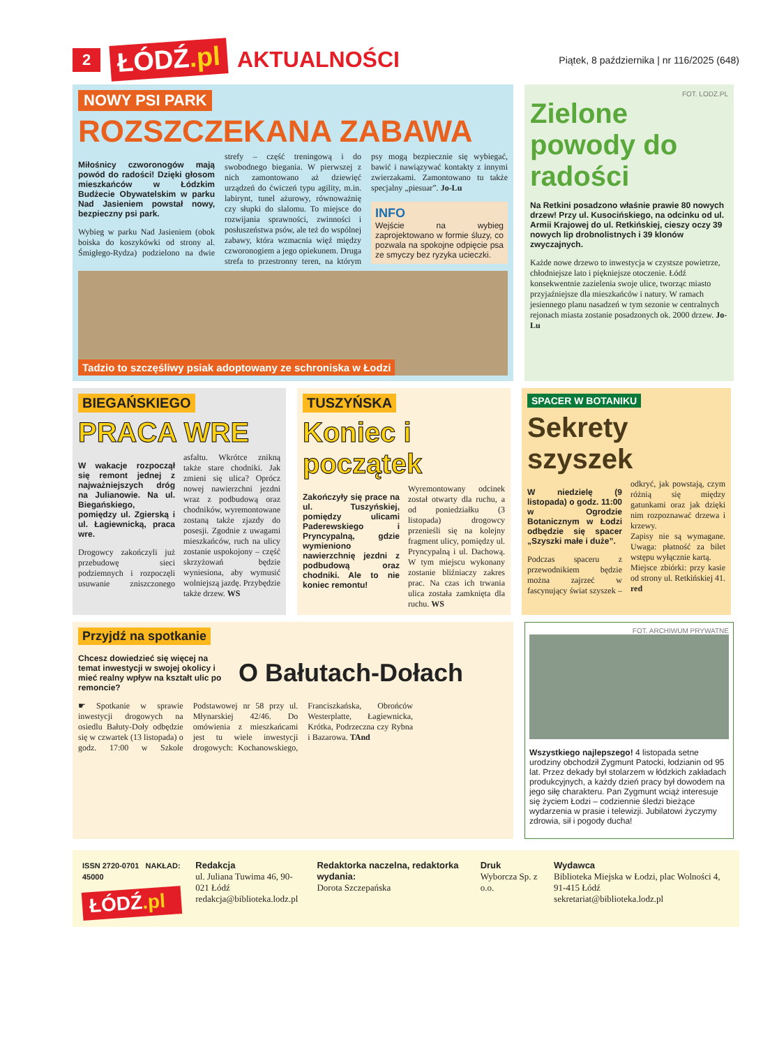2
ŁÓDŹ.pl
AKTUALNOŚCI
Piątek, 8 października | nr 116/2025 (648)
NOWY PSI PARK
ROZSZCZEKANA ZABAWA
Miłośnicy czworonogów mają powód do radości! Dzięki głosom mieszkańców w Łódzkim Budżecie Obywatelskim w parku Nad Jasieniem powstał nowy, bezpieczny psi park.
Wybieg w parku Nad Jasieniem (obok boiska do koszykówki od strony al. Śmigłego-Rydza) podzielono na dwie strefy – część treningową i do swobodnego biegania. W pierwszej z nich zamontowano aż dziewięć urządzeń do ćwiczeń typu agility, m.in. labirynt, tunel ażurowy, równoważnię czy słupki do slalomu. To miejsce do rozwijania sprawności, zwinności i posłuszeństwa psów, ale też do wspólnej zabawy, która wzmacnia więź między czworonogiem a jego opiekunem. Druga strefa to przestronny teren, na którym psy mogą bezpiecznie się wybiegać, bawić i nawiązywać kontakty z innymi zwierzakami. Zamontowano tu także specjalny „piesuar”. Jo-Lu
INFO
Wejście na wybieg zaprojektowano w formie śluzy, co pozwala na spokojne odpięcie psa ze smyczy bez ryzyka ucieczki.
Tadzio to szczęśliwy psiak adoptowany ze schroniska w Łodzi
FOT. LODZ.PL
Zielone powody do radości
Na Retkini posadzono właśnie prawie 80 nowych drzew! Przy ul. Kusocińskiego, na odcinku od ul. Armii Krajowej do ul. Retkińskiej, cieszy oczy 39 nowych lip drobnolistnych i 39 klonów zwyczajnych.
Każde nowe drzewo to inwestycja w czystsze powietrze, chłodniejsze lato i piękniejsze otoczenie. Łódź konsekwentnie zazielenia swoje ulice, tworząc miasto przyjaźniejsze dla mieszkańców i natury. W ramach jesiennego planu nasadzeń w tym sezonie w centralnych rejonach miasta zostanie posadzonych ok. 2000 drzew. Jo-Lu
BIEGAŃSKIEGO
PRACA WRE
W wakacje rozpoczął się remont jednej z najważniejszych dróg na Julianowie. Na ul. Biegańskiego, pomiędzy ul. Zgierską i ul. Łagiewnicką, praca wre.
Drogowcy zakończyli już przebudowę sieci podziemnych i rozpoczęli usuwanie zniszczonego asfaltu. Wkrótce znikną także stare chodniki. Jak zmieni się ulica? Oprócz nowej nawierzchni jezdni wraz z podbudową oraz chodników, wyremontowane zostaną także zjazdy do posesji. Zgodnie z uwagami mieszkańców, ruch na ulicy zostanie uspokojony – część skrzyżowań będzie wyniesiona, aby wymusić wolniejszą jazdę. Przybędzie także drzew. WS
TUSZYŃSKA
Koniec i początek
Zakończyły się prace na ul. Tuszyńskiej, pomiędzy ulicami Paderewskiego i Pryncypalną, gdzie wymieniono nawierzchnię jezdni z podbudową oraz chodniki. Ale to nie koniec remontu!
Wyremontowany odcinek został otwarty dla ruchu, a od poniedziałku (3 listopada) drogowcy przenieśli się na kolejny fragment ulicy, pomiędzy ul. Pryncypalną i ul. Dachową. W tym miejscu wykonany zostanie bliźniaczy zakres prac. Na czas ich trwania ulica została zamknięta dla ruchu. WS
SPACER W BOTANIKU
Sekrety szyszek
W niedzielę (9 listopada) o godz. 11:00 w Ogrodzie Botanicznym w Łodzi odbędzie się spacer „Szyszki małe i duże”.
Podczas spaceru z przewodnikiem będzie można zajrzeć w fascynujący świat szyszek – odkryć, jak powstają, czym różnią się między gatunkami oraz jak dzięki nim rozpoznawać drzewa i krzewy.
Zapisy nie są wymagane. Uwaga: płatność za bilet wstępu wyłącznie kartą.
Miejsce zbiórki: przy kasie od strony ul. Retkińskiej 41. red
Przyjdź na spotkanie
Chcesz dowiedzieć się więcej na temat inwestycji w swojej okolicy i mieć realny wpływ na kształt ulic po remoncie?
O Bałutach-Dołach
☛ Spotkanie w sprawie inwestycji drogowych na osiedlu Bałuty-Doły odbędzie się w czwartek (13 listopada) o godz. 17:00 w Szkole Podstawowej nr 58 przy ul. Młynarskiej 42/46. Do omówienia z mieszkańcami jest tu wiele inwestycji drogowych: Kochanowskiego, Franciszkańska, Obrońców Westerplatte, Łagiewnicka, Krótka, Podrzeczna czy Rybna i Bazarowa. TAnd
FOT. ARCHIWUM PRYWATNE
Wszystkiego najlepszego! 4 listopada setne urodziny obchodził Zygmunt Patocki, łodzianin od 95 lat. Przez dekady był stolarzem w łódzkich zakładach produkcyjnych, a każdy dzień pracy był dowodem na jego siłę charakteru. Pan Zygmunt wciąż interesuje się życiem Łodzi – codziennie śledzi bieżące wydarzenia w prasie i telewizji. Jubilatowi życzymy zdrowia, sił i pogody ducha!
ISSN 2720-0701 NAKŁAD: 45000
ŁÓDŹ.pl
Redakcja
ul. Juliana Tuwima 46, 90-021 Łódź
redakcja@biblioteka.lodz.pl
Redaktorka naczelna, redaktorka wydania:
Dorota Szczepańska
Druk
Wyborcza Sp. z o.o.
Wydawca
Biblioteka Miejska w Łodzi, plac Wolności 4, 91-415 Łódź
sekretariat@biblioteka.lodz.pl